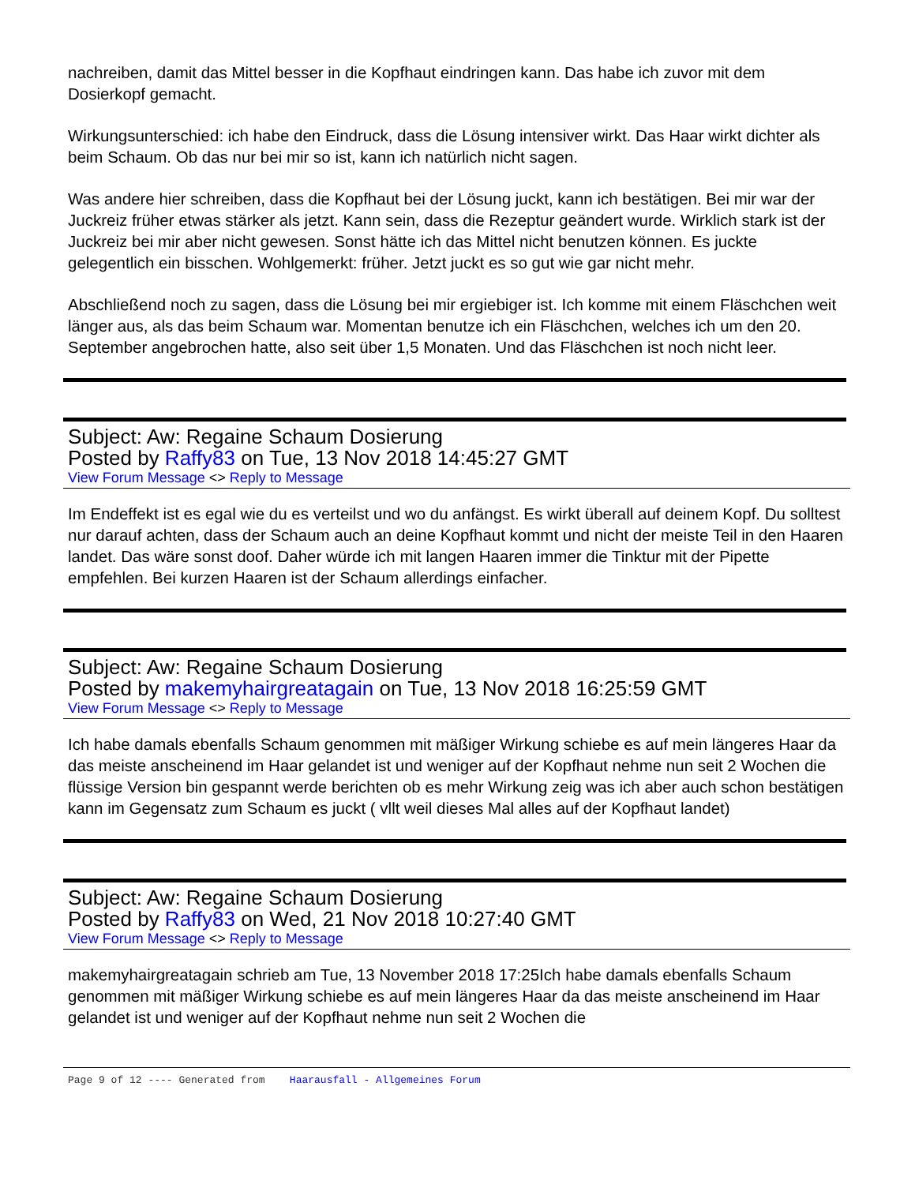nachreiben, damit das Mittel besser in die Kopfhaut eindringen kann. Das habe ich zuvor mit dem Dosierkopf gemacht.
Wirkungsunterschied: ich habe den Eindruck, dass die Lösung intensiver wirkt. Das Haar wirkt dichter als beim Schaum. Ob das nur bei mir so ist, kann ich natürlich nicht sagen.
Was andere hier schreiben, dass die Kopfhaut bei der Lösung juckt, kann ich bestätigen. Bei mir war der Juckreiz früher etwas stärker als jetzt. Kann sein, dass die Rezeptur geändert wurde. Wirklich stark ist der Juckreiz bei mir aber nicht gewesen. Sonst hätte ich das Mittel nicht benutzen können. Es juckte gelegentlich ein bisschen. Wohlgemerkt: früher. Jetzt juckt es so gut wie gar nicht mehr.
Abschließend noch zu sagen, dass die Lösung bei mir ergiebiger ist. Ich komme mit einem Fläschchen weit länger aus, als das beim Schaum war. Momentan benutze ich ein Fläschchen, welches ich um den 20. September angebrochen hatte, also seit über 1,5 Monaten. Und das Fläschchen ist noch nicht leer.
Subject: Aw: Regaine Schaum Dosierung
Posted by Raffy83 on Tue, 13 Nov 2018 14:45:27 GMT
View Forum Message <> Reply to Message
Im Endeffekt ist es egal wie du es verteilst und wo du anfängst. Es wirkt überall auf deinem Kopf. Du solltest nur darauf achten, dass der Schaum auch an deine Kopfhaut kommt und nicht der meiste Teil in den Haaren landet. Das wäre sonst doof. Daher würde ich mit langen Haaren immer die Tinktur mit der Pipette empfehlen. Bei kurzen Haaren ist der Schaum allerdings einfacher.
Subject: Aw: Regaine Schaum Dosierung
Posted by makemyhairgreatagain on Tue, 13 Nov 2018 16:25:59 GMT
View Forum Message <> Reply to Message
Ich habe damals ebenfalls Schaum genommen mit mäßiger Wirkung schiebe es auf mein längeres Haar da das meiste anscheinend im Haar gelandet ist und weniger auf der Kopfhaut nehme nun seit 2 Wochen die flüssige Version bin gespannt werde berichten ob es mehr Wirkung zeig was ich aber auch schon bestätigen kann im Gegensatz zum Schaum es juckt ( vllt weil dieses Mal alles auf der Kopfhaut landet)
Subject: Aw: Regaine Schaum Dosierung
Posted by Raffy83 on Wed, 21 Nov 2018 10:27:40 GMT
View Forum Message <> Reply to Message
makemyhairgreatagain schrieb am Tue, 13 November 2018 17:25Ich habe damals ebenfalls Schaum genommen mit mäßiger Wirkung schiebe es auf mein längeres Haar da das meiste anscheinend im Haar gelandet ist und weniger auf der Kopfhaut nehme nun seit 2 Wochen die
Page 9 of 12 ---- Generated from Haarausfall - Allgemeines Forum